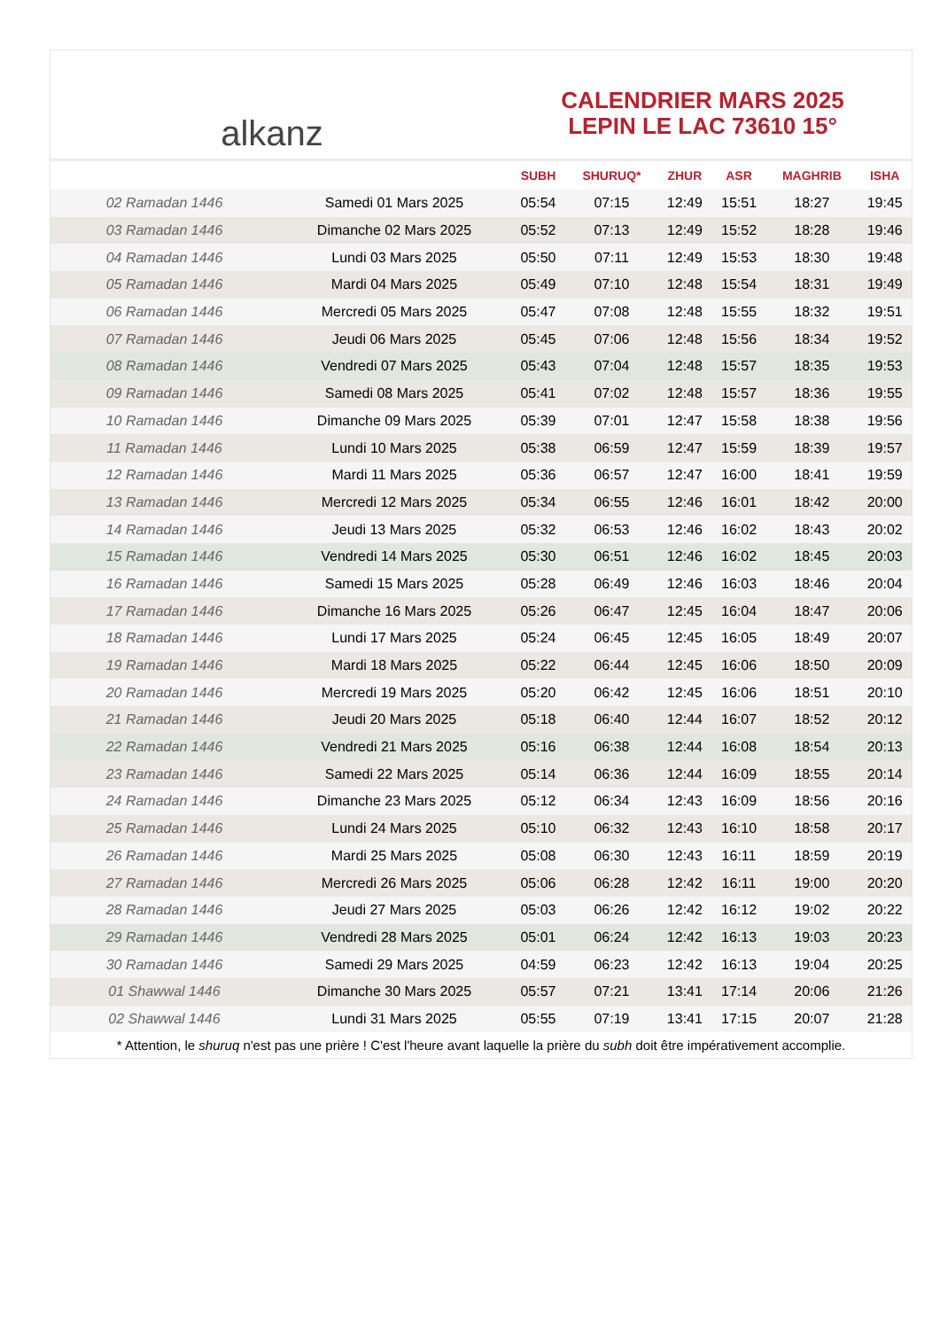alkanz
CALENDRIER MARS 2025
LEPIN LE LAC 73610 15°
| | | SUBH | SHURUQ* | ZHUR | ASR | MAGHRIB | ISHA |
| --- | --- | --- | --- | --- | --- | --- | --- |
| 02 Ramadan 1446 | Samedi 01 Mars 2025 | 05:54 | 07:15 | 12:49 | 15:51 | 18:27 | 19:45 |
| 03 Ramadan 1446 | Dimanche 02 Mars 2025 | 05:52 | 07:13 | 12:49 | 15:52 | 18:28 | 19:46 |
| 04 Ramadan 1446 | Lundi 03 Mars 2025 | 05:50 | 07:11 | 12:49 | 15:53 | 18:30 | 19:48 |
| 05 Ramadan 1446 | Mardi 04 Mars 2025 | 05:49 | 07:10 | 12:48 | 15:54 | 18:31 | 19:49 |
| 06 Ramadan 1446 | Mercredi 05 Mars 2025 | 05:47 | 07:08 | 12:48 | 15:55 | 18:32 | 19:51 |
| 07 Ramadan 1446 | Jeudi 06 Mars 2025 | 05:45 | 07:06 | 12:48 | 15:56 | 18:34 | 19:52 |
| 08 Ramadan 1446 | Vendredi 07 Mars 2025 | 05:43 | 07:04 | 12:48 | 15:57 | 18:35 | 19:53 |
| 09 Ramadan 1446 | Samedi 08 Mars 2025 | 05:41 | 07:02 | 12:48 | 15:57 | 18:36 | 19:55 |
| 10 Ramadan 1446 | Dimanche 09 Mars 2025 | 05:39 | 07:01 | 12:47 | 15:58 | 18:38 | 19:56 |
| 11 Ramadan 1446 | Lundi 10 Mars 2025 | 05:38 | 06:59 | 12:47 | 15:59 | 18:39 | 19:57 |
| 12 Ramadan 1446 | Mardi 11 Mars 2025 | 05:36 | 06:57 | 12:47 | 16:00 | 18:41 | 19:59 |
| 13 Ramadan 1446 | Mercredi 12 Mars 2025 | 05:34 | 06:55 | 12:46 | 16:01 | 18:42 | 20:00 |
| 14 Ramadan 1446 | Jeudi 13 Mars 2025 | 05:32 | 06:53 | 12:46 | 16:02 | 18:43 | 20:02 |
| 15 Ramadan 1446 | Vendredi 14 Mars 2025 | 05:30 | 06:51 | 12:46 | 16:02 | 18:45 | 20:03 |
| 16 Ramadan 1446 | Samedi 15 Mars 2025 | 05:28 | 06:49 | 12:46 | 16:03 | 18:46 | 20:04 |
| 17 Ramadan 1446 | Dimanche 16 Mars 2025 | 05:26 | 06:47 | 12:45 | 16:04 | 18:47 | 20:06 |
| 18 Ramadan 1446 | Lundi 17 Mars 2025 | 05:24 | 06:45 | 12:45 | 16:05 | 18:49 | 20:07 |
| 19 Ramadan 1446 | Mardi 18 Mars 2025 | 05:22 | 06:44 | 12:45 | 16:06 | 18:50 | 20:09 |
| 20 Ramadan 1446 | Mercredi 19 Mars 2025 | 05:20 | 06:42 | 12:45 | 16:06 | 18:51 | 20:10 |
| 21 Ramadan 1446 | Jeudi 20 Mars 2025 | 05:18 | 06:40 | 12:44 | 16:07 | 18:52 | 20:12 |
| 22 Ramadan 1446 | Vendredi 21 Mars 2025 | 05:16 | 06:38 | 12:44 | 16:08 | 18:54 | 20:13 |
| 23 Ramadan 1446 | Samedi 22 Mars 2025 | 05:14 | 06:36 | 12:44 | 16:09 | 18:55 | 20:14 |
| 24 Ramadan 1446 | Dimanche 23 Mars 2025 | 05:12 | 06:34 | 12:43 | 16:09 | 18:56 | 20:16 |
| 25 Ramadan 1446 | Lundi 24 Mars 2025 | 05:10 | 06:32 | 12:43 | 16:10 | 18:58 | 20:17 |
| 26 Ramadan 1446 | Mardi 25 Mars 2025 | 05:08 | 06:30 | 12:43 | 16:11 | 18:59 | 20:19 |
| 27 Ramadan 1446 | Mercredi 26 Mars 2025 | 05:06 | 06:28 | 12:42 | 16:11 | 19:00 | 20:20 |
| 28 Ramadan 1446 | Jeudi 27 Mars 2025 | 05:03 | 06:26 | 12:42 | 16:12 | 19:02 | 20:22 |
| 29 Ramadan 1446 | Vendredi 28 Mars 2025 | 05:01 | 06:24 | 12:42 | 16:13 | 19:03 | 20:23 |
| 30 Ramadan 1446 | Samedi 29 Mars 2025 | 04:59 | 06:23 | 12:42 | 16:13 | 19:04 | 20:25 |
| 01 Shawwal 1446 | Dimanche 30 Mars 2025 | 05:57 | 07:21 | 13:41 | 17:14 | 20:06 | 21:26 |
| 02 Shawwal 1446 | Lundi 31 Mars 2025 | 05:55 | 07:19 | 13:41 | 17:15 | 20:07 | 21:28 |
* Attention, le shuruq n'est pas une prière ! C'est l'heure avant laquelle la prière du subh doit être impérativement accomplie.